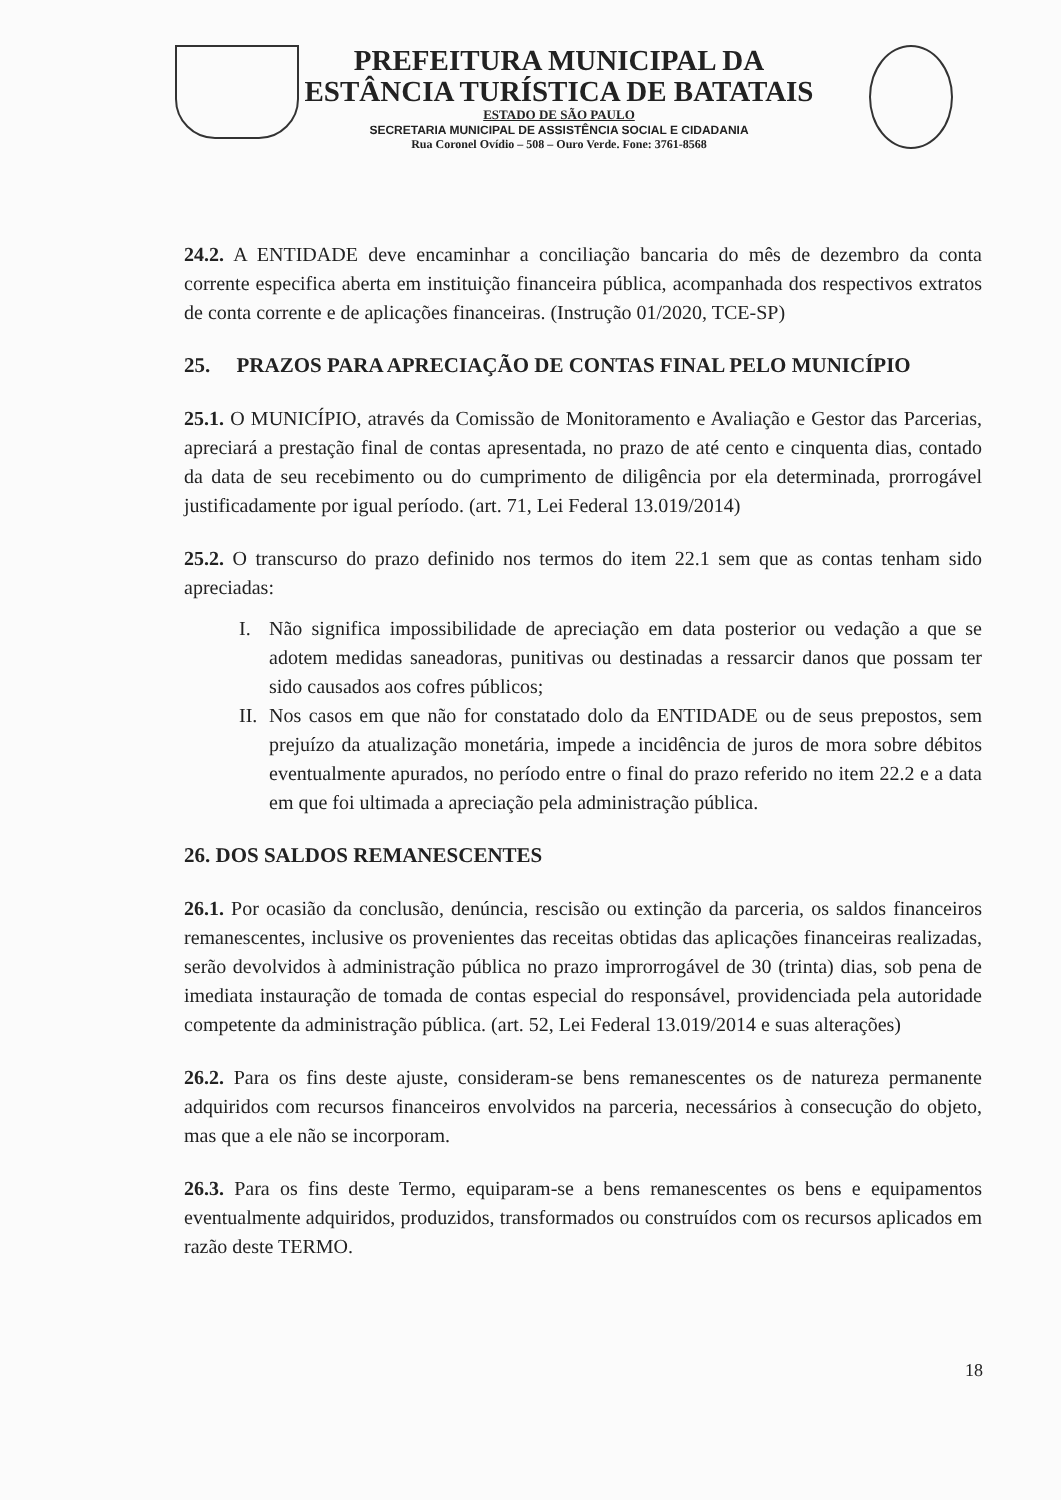PREFEITURA MUNICIPAL DA
ESTÂNCIA TURÍSTICA DE BATATAIS
ESTADO DE SÃO PAULO
SECRETARIA MUNICIPAL DE ASSISTÊNCIA SOCIAL E CIDADANIA
Rua Coronel Ovídio – 508 – Ouro Verde. Fone: 3761-8568
24.2. A ENTIDADE deve encaminhar a conciliação bancaria do mês de dezembro da conta corrente especifica aberta em instituição financeira pública, acompanhada dos respectivos extratos de conta corrente e de aplicações financeiras. (Instrução 01/2020, TCE-SP)
25. PRAZOS PARA APRECIAÇÃO DE CONTAS FINAL PELO MUNICÍPIO
25.1. O MUNICÍPIO, através da Comissão de Monitoramento e Avaliação e Gestor das Parcerias, apreciará a prestação final de contas apresentada, no prazo de até cento e cinquenta dias, contado da data de seu recebimento ou do cumprimento de diligência por ela determinada, prorrogável justificadamente por igual período. (art. 71, Lei Federal 13.019/2014)
25.2. O transcurso do prazo definido nos termos do item 22.1 sem que as contas tenham sido apreciadas:
I. Não significa impossibilidade de apreciação em data posterior ou vedação a que se adotem medidas saneadoras, punitivas ou destinadas a ressarcir danos que possam ter sido causados aos cofres públicos;
II.
Nos casos em que não for constatado dolo da ENTIDADE ou de seus prepostos, sem prejuízo da atualização monetária, impede a incidência de juros de mora sobre débitos eventualmente apurados, no período entre o final do prazo referido no item 22.2 e a data em que foi ultimada a apreciação pela administração pública.
26. DOS SALDOS REMANESCENTES
26.1. Por ocasião da conclusão, denúncia, rescisão ou extinção da parceria, os saldos financeiros remanescentes, inclusive os provenientes das receitas obtidas das aplicações financeiras realizadas, serão devolvidos à administração pública no prazo improrrogável de 30 (trinta) dias, sob pena de imediata instauração de tomada de contas especial do responsável, providenciada pela autoridade competente da administração pública. (art. 52, Lei Federal 13.019/2014 e suas alterações)
26.2. Para os fins deste ajuste, consideram-se bens remanescentes os de natureza permanente adquiridos com recursos financeiros envolvidos na parceria, necessários à consecução do objeto, mas que a ele não se incorporam.
26.3. Para os fins deste Termo, equiparam-se a bens remanescentes os bens e equipamentos eventualmente adquiridos, produzidos, transformados ou construídos com os recursos aplicados em razão deste TERMO.
18